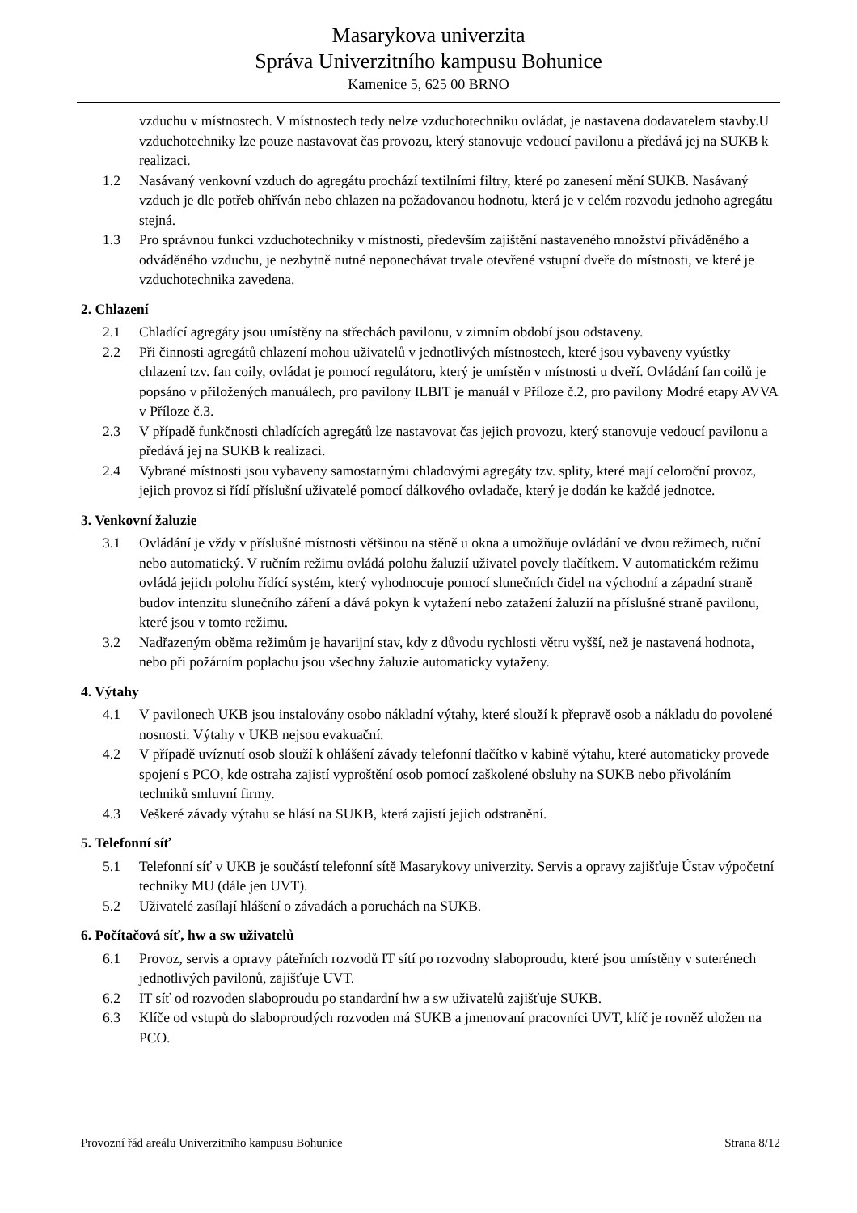Masarykova univerzita
Správa Univerzitního kampusu Bohunice
Kamenice 5, 625 00 BRNO
vzduchu v místnostech. V místnostech tedy nelze vzduchotechniku ovládat, je nastavena dodavatelem stavby.U vzduchotechniky lze pouze nastavovat čas provozu, který stanovuje vedoucí pavilonu a předává jej na SUKB k realizaci.
1.2 Nasávaný venkovní vzduch do agregátu prochází textilními filtry, které po zanesení mění SUKB. Nasávaný vzduch je dle potřeb ohříván nebo chlazen na požadovanou hodnotu, která je v celém rozvodu jednoho agregátu stejná.
1.3 Pro správnou funkci vzduchotechniky v místnosti, především zajištění nastaveného množství přiváděného a odváděného vzduchu, je nezbytně nutné neponechávat trvale otevřené vstupní dveře do místnosti, ve které je vzduchotechnika zavedena.
2. Chlazení
2.1 Chladící agregáty jsou umístěny na střechách pavilonu, v zimním období jsou odstaveny.
2.2 Při činnosti agregátů chlazení mohou uživatelů v jednotlivých místnostech, které jsou vybaveny vyústky chlazení tzv. fan coily, ovládat je pomocí regulátoru, který je umístěn v místnosti u dveří. Ovládání fan coilů je popsáno v přiložených manuálech, pro pavilony ILBIT je manuál v Příloze č.2, pro pavilony Modré etapy AVVA v Příloze č.3.
2.3 V případě funkčnosti chladících agregátů lze nastavovat čas jejich provozu, který stanovuje vedoucí pavilonu a předává jej na SUKB k realizaci.
2.4 Vybrané místnosti jsou vybaveny samostatnými chladovými agregáty tzv. splity, které mají celoroční provoz, jejich provoz si řídí příslušní uživatelé pomocí dálkového ovladače, který je dodán ke každé jednotce.
3. Venkovní žaluzie
3.1 Ovládání je vždy v příslušné místnosti většinou na stěně u okna a umožňuje ovládání ve dvou režimech, ruční nebo automatický. V ručním režimu ovládá polohu žaluzií uživatel povely tlačítkem. V automatickém režimu ovládá jejich polohu řídící systém, který vyhodnocuje pomocí slunečních čidel na východní a západní straně budov intenzitu slunečního záření a dává pokyn k vytažení nebo zatažení žaluzií na příslušné straně pavilonu, které jsou v tomto režimu.
3.2 Nadřazeným oběma režimům je havarijní stav, kdy z důvodu rychlosti větru vyšší, než je nastavená hodnota, nebo při požárním poplachu jsou všechny žaluzie automaticky vytaženy.
4. Výtahy
4.1 V pavilonech UKB jsou instalovány osobo nákladní výtahy, které slouží k přepravě osob a nákladu do povolené nosnosti. Výtahy v UKB nejsou evakuační.
4.2 V případě uvíznutí osob slouží k ohlášení závady telefonní tlačítko v kabině výtahu, které automaticky provede spojení s PCO, kde ostraha zajistí vyproštění osob pomocí zaškolené obsluhy na SUKB nebo přivoláním techniků smluvní firmy.
4.3 Veškeré závady výtahu se hlásí na SUKB, která zajistí jejich odstranění.
5. Telefonní síť
5.1 Telefonní síť v UKB je součástí telefonní sítě Masarykovy univerzity. Servis a opravy zajišťuje Ústav výpočetní techniky MU (dále jen UVT).
5.2 Uživatelé zasílají hlášení o závadách a poruchách na SUKB.
6. Počítačová síť, hw a sw uživatelů
6.1 Provoz, servis a opravy páteřních rozvodů IT sítí po rozvodny slaboproudu, které jsou umístěny v suterénech jednotlivých pavilonů, zajišťuje UVT.
6.2 IT síť od rozvoden slaboproudu po standardní hw a sw uživatelů zajišťuje SUKB.
6.3 Klíče od vstupů do slaboproudých rozvoden má SUKB a jmenovaní pracovníci UVT, klíč je rovněž uložen na PCO.
Provozní řád areálu Univerzitního kampusu Bohunice Strana 8/12